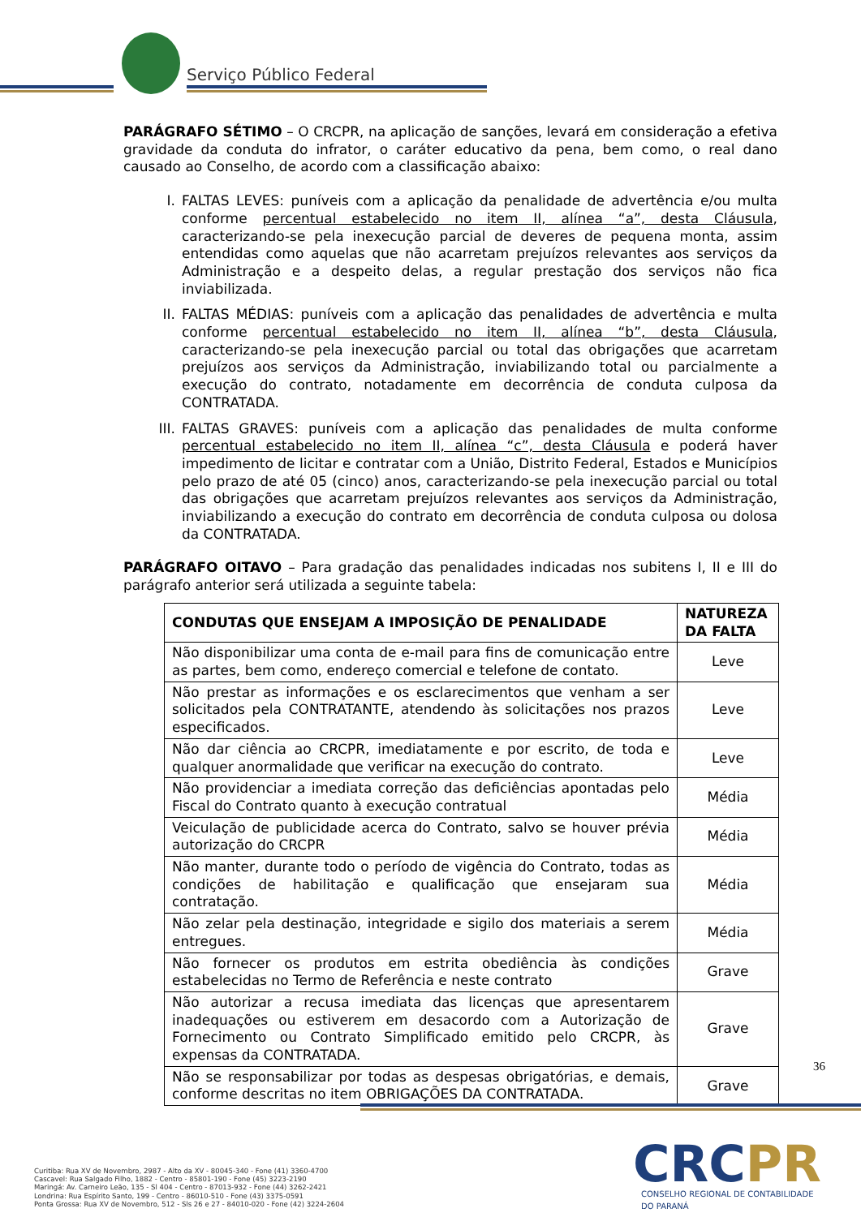Serviço Público Federal
PARÁGRAFO SÉTIMO – O CRCPR, na aplicação de sanções, levará em consideração a efetiva gravidade da conduta do infrator, o caráter educativo da pena, bem como, o real dano causado ao Conselho, de acordo com a classificação abaixo:
I. FALTAS LEVES: puníveis com a aplicação da penalidade de advertência e/ou multa conforme percentual estabelecido no item II, alínea “a”, desta Cláusula, caracterizando-se pela inexecução parcial de deveres de pequena monta, assim entendidas como aquelas que não acarretam prejuízos relevantes aos serviços da Administração e a despeito delas, a regular prestação dos serviços não fica inviabilizada.
II. FALTAS MÉDIAS: puníveis com a aplicação das penalidades de advertência e multa conforme percentual estabelecido no item II, alínea “b”, desta Cláusula, caracterizando-se pela inexecução parcial ou total das obrigações que acarretam prejuízos aos serviços da Administração, inviabilizando total ou parcialmente a execução do contrato, notadamente em decorrência de conduta culposa da CONTRATADA.
III. FALTAS GRAVES: puníveis com a aplicação das penalidades de multa conforme percentual estabelecido no item II, alínea “c”, desta Cláusula e poderá haver impedimento de licitar e contratar com a União, Distrito Federal, Estados e Municípios pelo prazo de até 05 (cinco) anos, caracterizando-se pela inexecução parcial ou total das obrigações que acarretam prejuízos relevantes aos serviços da Administração, inviabilizando a execução do contrato em decorrência de conduta culposa ou dolosa da CONTRATADA.
PARÁGRAFO OITAVO – Para gradação das penalidades indicadas nos subitens I, II e III do parágrafo anterior será utilizada a seguinte tabela:
| CONDUTAS QUE ENSEJAM A IMPOSIÇÃO DE PENALIDADE | NATUREZA DA FALTA |
| --- | --- |
| Não disponibilizar uma conta de e-mail para fins de comunicação entre as partes, bem como, endereço comercial e telefone de contato. | Leve |
| Não prestar as informações e os esclarecimentos que venham a ser solicitados pela CONTRATANTE, atendendo às solicitações nos prazos especificados. | Leve |
| Não dar ciência ao CRCPR, imediatamente e por escrito, de toda e qualquer anormalidade que verificar na execução do contrato. | Leve |
| Não providenciar a imediata correção das deficiências apontadas pelo Fiscal do Contrato quanto à execução contratual | Média |
| Veiculação de publicidade acerca do Contrato, salvo se houver prévia autorização do CRCPR | Média |
| Não manter, durante todo o período de vigência do Contrato, todas as condições de habilitação e qualificação que ensejaram sua contratação. | Média |
| Não zelar pela destinação, integridade e sigilo dos materiais a serem entregues. | Média |
| Não fornecer os produtos em estrita obediência às condições estabelecidas no Termo de Referência e neste contrato | Grave |
| Não autorizar a recusa imediata das licenças que apresentarem inadequações ou estiverem em desacordo com a Autorização de Fornecimento ou Contrato Simplificado emitido pelo CRCPR, às expensas da CONTRATADA. | Grave |
| Não se responsabilizar por todas as despesas obrigatórias, e demais, conforme descritas no item OBRIGAÇÕES DA CONTRATADA. | Grave |
36
Curitiba: Rua XV de Novembro, 2987 - Alto da XV - 80045-340 - Fone (41) 3360-4700
Cascavel: Rua Salgado Filho, 1882 - Centro - 85801-190 - Fone (45) 3223-2190
Maringá: Av. Carneiro Leão, 135 - Sl 404 - Centro - 87013-932 - Fone (44) 3262-2421
Londrina: Rua Espírito Santo, 199 - Centro - 86010-510 - Fone (43) 3375-0591
Ponta Grossa: Rua XV de Novembro, 512 - Sls 26 e 27 - 84010-020 - Fone (42) 3224-2604
CRCPR
CONSELHO REGIONAL DE CONTABILIDADE
DO PARANÁ